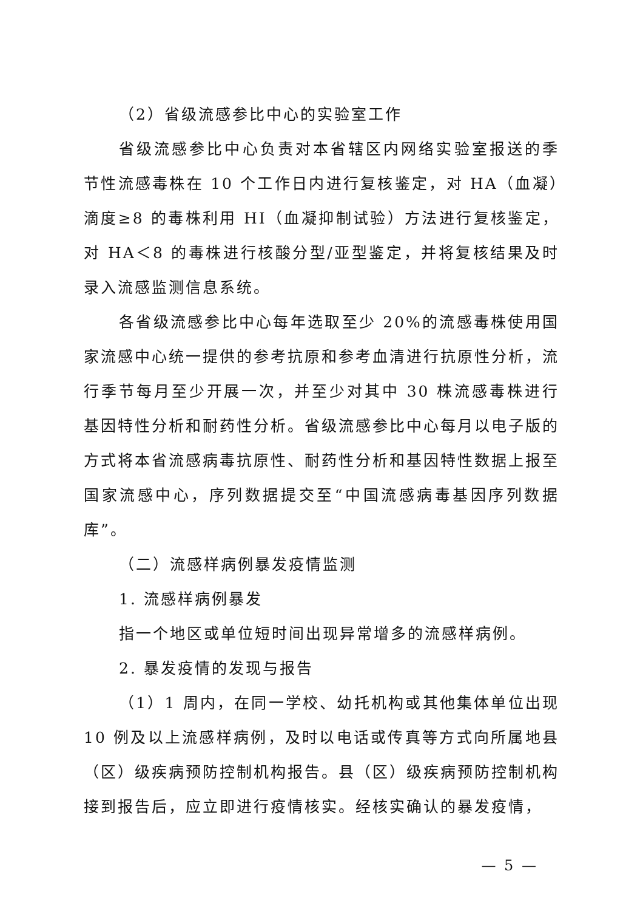（2）省级流感参比中心的实验室工作
省级流感参比中心负责对本省辖区内网络实验室报送的季节性流感毒株在 10 个工作日内进行复核鉴定，对 HA（血凝）滴度≥8 的毒株利用 HI（血凝抑制试验）方法进行复核鉴定，对 HA＜8 的毒株进行核酸分型/亚型鉴定，并将复核结果及时录入流感监测信息系统。
各省级流感参比中心每年选取至少 20%的流感毒株使用国家流感中心统一提供的参考抗原和参考血清进行抗原性分析，流行季节每月至少开展一次，并至少对其中 30 株流感毒株进行基因特性分析和耐药性分析。省级流感参比中心每月以电子版的方式将本省流感病毒抗原性、耐药性分析和基因特性数据上报至国家流感中心，序列数据提交至“中国流感病毒基因序列数据库”。
（二）流感样病例暴发疫情监测
1. 流感样病例暴发
指一个地区或单位短时间出现异常增多的流感样病例。
2. 暴发疫情的发现与报告
（1）1 周内，在同一学校、幼托机构或其他集体单位出现 10 例及以上流感样病例，及时以电话或传真等方式向所属地县（区）级疾病预防控制机构报告。县（区）级疾病预防控制机构接到报告后，应立即进行疫情核实。经核实确认的暴发疫情，
— 5 —